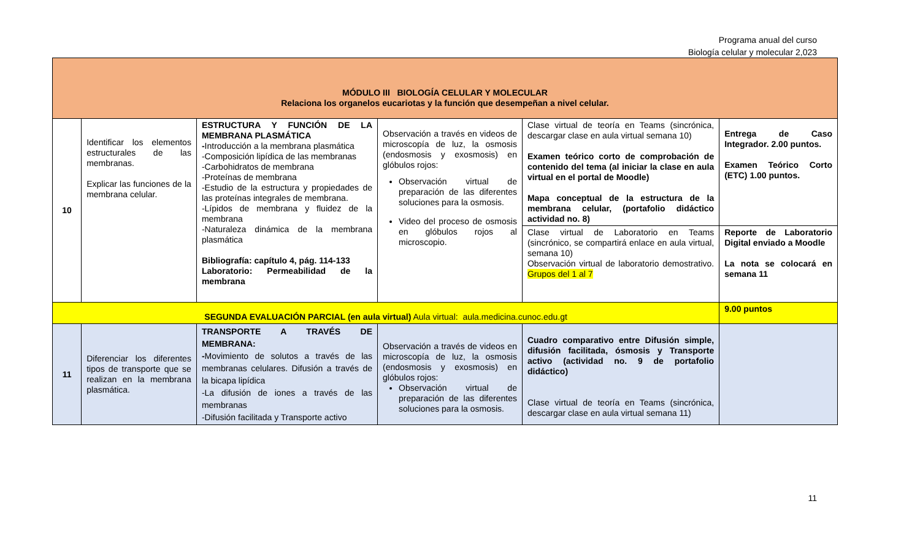Programa anual del curso
Biología celular y molecular 2,023
| MÓDULO III BIOLOGÍA CELULAR Y MOLECULAR Relaciona los organelos eucariotas y la función que desempeñan a nivel celular. | | | | | |
| 10 | Identificar los elementos estructurales de las membranas. Explicar las funciones de la membrana celular. | ESTRUCTURA Y FUNCIÓN DE LA MEMBRANA PLASMÁTICA - Introducción a la membrana plasmática -Composición lipídica de las membranas -Carbohidratos de membrana -Proteínas de membrana -Estudio de la estructura y propiedades de las proteínas integrales de membrana. -Lípidos de membrana y fluidez de la membrana -Naturaleza dinámica de la membrana plasmática Bibliografía: capítulo 4, pág. 114-133 Laboratorio: Permeabilidad de la membrana | Observación a través en videos de microscopía de luz, la osmosis (endosmosis y exosmosis) en glóbulos rojos: Observación virtual de preparación de las diferentes soluciones para la osmosis. Video del proceso de osmosis en glóbulos rojos al microscopio. | Clase virtual de teoría en Teams (sincrónica, descargar clase en aula virtual semana 10) Examen teórico corto de comprobación de contenido del tema (al iniciar la clase en aula virtual en el portal de Moodle) Mapa conceptual de la estructura de la membrana celular, (portafolio didáctico actividad no. 8) | Entrega de Caso Integrador. 2.00 puntos. Examen Teórico Corto (ETC) 1.00 puntos. |
| | | | | Clase virtual de Laboratorio en Teams (sincrónico, se compartirá enlace en aula virtual, semana 10) Observación virtual de laboratorio demostrativo. Grupos del 1 al 7 | Reporte de Laboratorio Digital enviado a Moodle La nota se colocará en semana 11 |
| SEGUNDA EVALUACIÓN PARCIAL (en aula virtual) Aula virtual: aula.medicina.cunoc.edu.gt | | | | | 9.00 puntos |
| 11 | Diferenciar los diferentes tipos de transporte que se realizan en la membrana plasmática. | TRANSPORTE A TRAVÉS DE MEMBRANA: - Movimiento de solutos a través de las membranas celulares. Difusión a través de la bicapa lipídica -La difusión de iones a través de las membranas -Difusión facilitada y Transporte activo | Observación a través de videos en microscopía de luz, la osmosis (endosmosis y exosmosis) en glóbulos rojos: Observación virtual de preparación de las diferentes soluciones para la osmosis. | Cuadro comparativo entre Difusión simple, difusión facilitada, ósmosis y Transporte activo (actividad no. 9 de portafolio didáctico) Clase virtual de teoría en Teams (sincrónica, descargar clase en aula virtual semana 11) | |
11